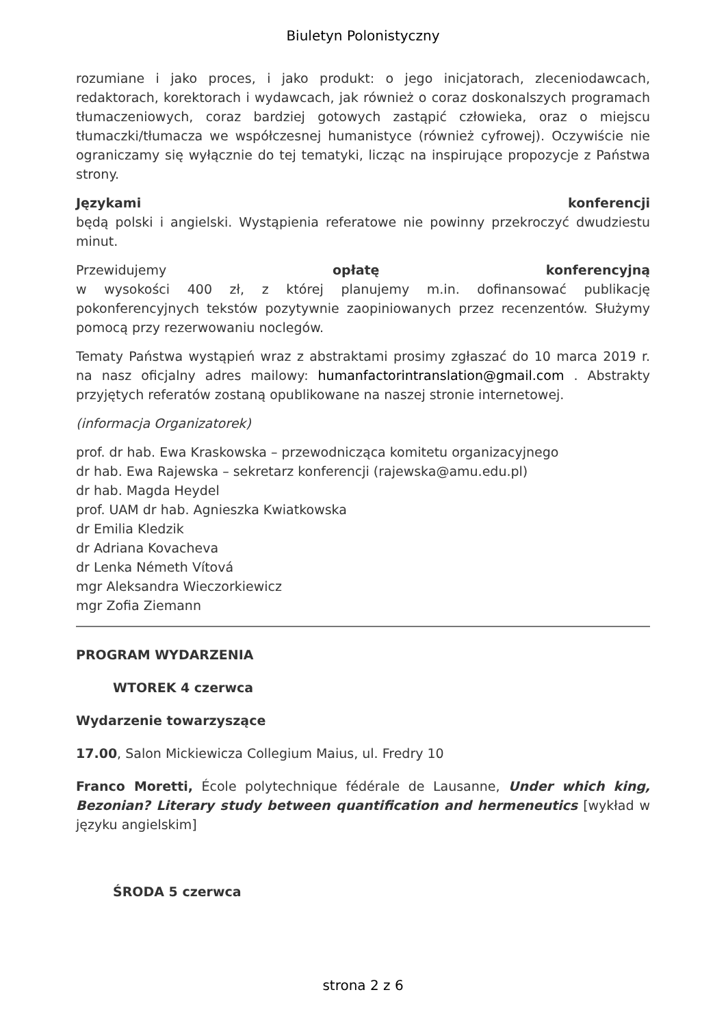Biuletyn Polonistyczny
rozumiane i jako proces, i jako produkt: o jego inicjatorach, zleceniodawcach, redaktorach, korektorach i wydawcach, jak również o coraz doskonalszych programach tłumaczeniowych, coraz bardziej gotowych zastąpić człowieka, oraz o miejscu tłumaczki/tłumacza we współczesnej humanistyce (również cyfrowej). Oczywiście nie ograniczamy się wyłącznie do tej tematyki, licząc na inspirujące propozycje z Państwa strony.
Językami konferencji
będą polski i angielski. Wystąpienia referatowe nie powinny przekroczyć dwudziestu minut.
Przewidujemy opłatę konferencyjną
w wysokości 400 zł, z której planujemy m.in. dofinansować publikację pokonferencyjnych tekstów pozytywnie zaopiniowanych przez recenzentów. Służymy pomocą przy rezerwowaniu noclegów.
Tematy Państwa wystąpień wraz z abstraktami prosimy zgłaszać do 10 marca 2019 r. na nasz oficjalny adres mailowy: humanfactorintranslation@gmail.com . Abstrakty przyjętych referatów zostaną opublikowane na naszej stronie internetowej.
(informacja Organizatorek)
prof. dr hab. Ewa Kraskowska – przewodnicząca komitetu organizacyjnego
dr hab. Ewa Rajewska – sekretarz konferencji (rajewska@amu.edu.pl)
dr hab. Magda Heydel
prof. UAM dr hab. Agnieszka Kwiatkowska
dr Emilia Kledzik
dr Adriana Kovacheva
dr Lenka Németh Vítová
mgr Aleksandra Wieczorkiewicz
mgr Zofia Ziemann
PROGRAM WYDARZENIA
WTOREK 4 czerwca
Wydarzenie towarzyszące
17.00, Salon Mickiewicza Collegium Maius, ul. Fredry 10
Franco Moretti, École polytechnique fédérale de Lausanne, Under which king, Bezonian? Literary study between quantification and hermeneutics [wykład w języku angielskim]
ŚRODA 5 czerwca
strona 2 z 6